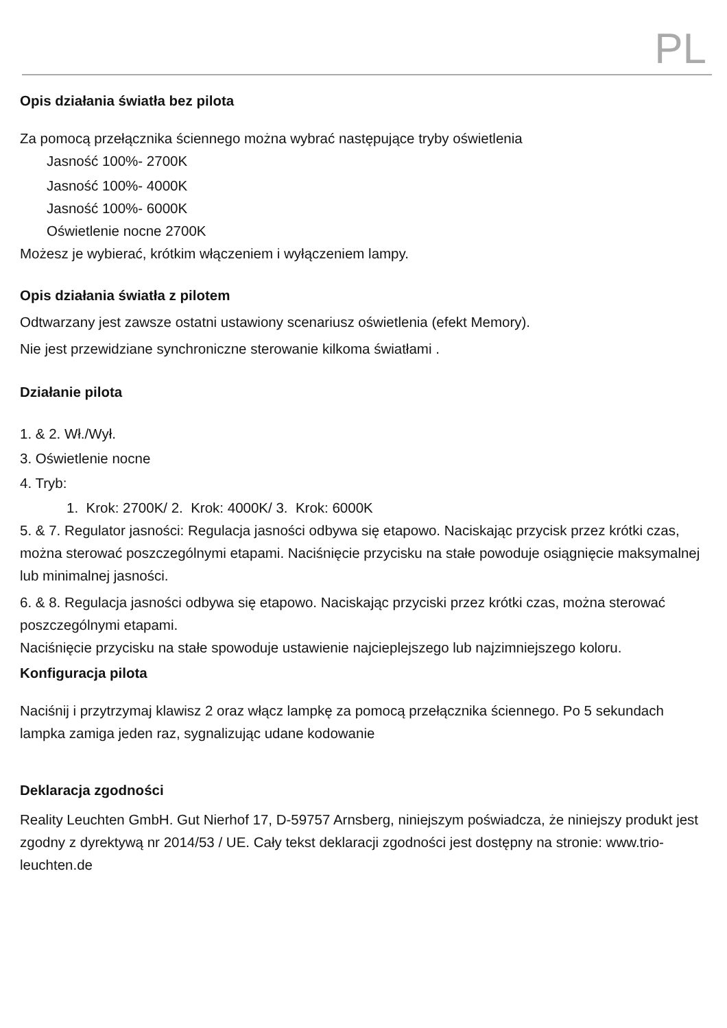PL
Opis działania światła bez pilota
Za pomocą przełącznika ściennego można wybrać następujące tryby oświetlenia
Jasność 100%- 2700K
Jasność 100%- 4000K
Jasność 100%- 6000K
Oświetlenie nocne 2700K
Możesz je wybierać, krótkim włączeniem i wyłączeniem lampy.
Opis działania światła z pilotem
Odtwarzany jest zawsze ostatni ustawiony scenariusz oświetlenia (efekt Memory).
Nie jest przewidziane synchroniczne sterowanie kilkoma światłami .
Działanie pilota
1. & 2. Wł./Wył.
3. Oświetlenie nocne
4. Tryb:
1. Krok: 2700K/ 2. Krok: 4000K/ 3. Krok: 6000K
5. & 7. Regulator jasności: Regulacja jasności odbywa się etapowo. Naciskając przycisk przez krótki czas, można sterować poszczególnymi etapami. Naciśnięcie przycisku na stałe powoduje osiągnięcie maksymalnej lub minimalnej jasności.
6. & 8. Regulacja jasności odbywa się etapowo. Naciskając przyciski przez krótki czas, można sterować poszczególnymi etapami.
Naciśnięcie przycisku na stałe spowoduje ustawienie najcieplejszego lub najzimniejszego koloru.
Konfiguracja pilota
Naciśnij i przytrzymaj klawisz 2 oraz włącz lampkę za pomocą przełącznika ściennego. Po 5 sekundach lampka zamiga jeden raz, sygnalizując udane kodowanie
Deklaracja zgodności
Reality Leuchten GmbH. Gut Nierhof 17, D-59757 Arnsberg, niniejszym poświadcza, że niniejszy produkt jest zgodny z dyrektywą nr 2014/53 / UE. Cały tekst deklaracji zgodności jest dostępny na stronie: www.trio-leuchten.de